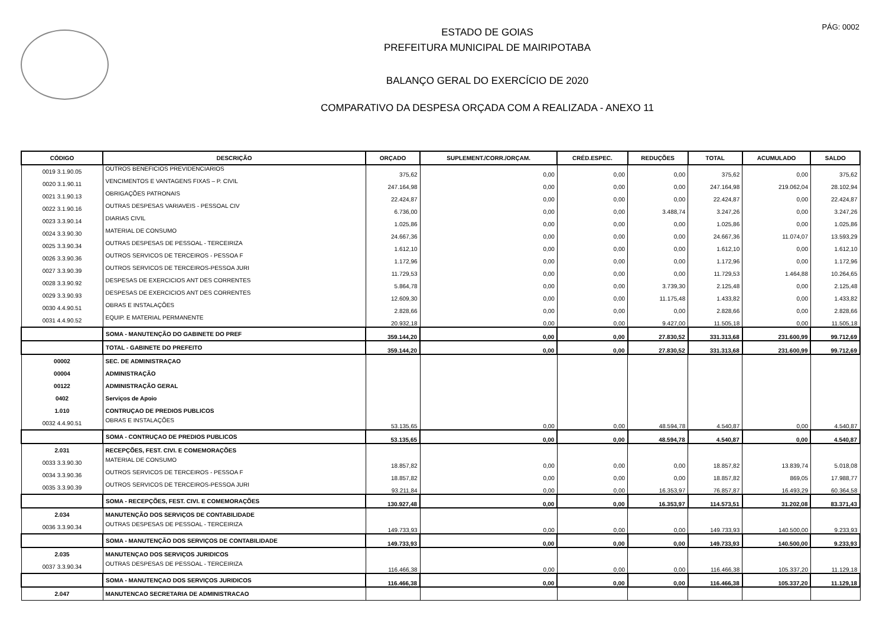PÁG: 0002
ESTADO DE GOIAS
PREFEITURA MUNICIPAL DE MAIRIPOTABA
BALANÇO GERAL DO EXERCÍCIO DE 2020
COMPARATIVO DA DESPESA ORÇADA COM A REALIZADA - ANEXO 11
| CÓDIGO | DESCRIÇÃO | ORÇADO | SUPLEMENT./CORR./ORÇAM. | CRÉD.ESPEC. | REDUÇÕES | TOTAL | ACUMULADO | SALDO |
| --- | --- | --- | --- | --- | --- | --- | --- | --- |
| 0019 3.1.90.05 | OUTROS BENEFICIOS PREVIDENCIARIOS | 375,62 | 0,00 | 0,00 | 0,00 | 375,62 | 0,00 | 375,62 |
| 0020 3.1.90.11 | VENCIMENTOS E VANTAGENS FIXAS – P. CIVIL | 247.164,98 | 0,00 | 0,00 | 0,00 | 247.164,98 | 219.062,04 | 28.102,94 |
| 0021 3.1.90.13 | OBRIGAÇÕES PATRONAIS | 22.424,87 | 0,00 | 0,00 | 0,00 | 22.424,87 | 0,00 | 22.424,87 |
| 0022 3.1.90.16 | OUTRAS DESPESAS VARIAVEIS - PESSOAL CIV | 6.736,00 | 0,00 | 0,00 | 3.488,74 | 3.247,26 | 0,00 | 3.247,26 |
| 0023 3.3.90.14 | DIARIAS CIVIL | 1.025,86 | 0,00 | 0,00 | 0,00 | 1.025,86 | 0,00 | 1.025,86 |
| 0024 3.3.90.30 | MATERIAL DE CONSUMO | 24.667,36 | 0,00 | 0,00 | 0,00 | 24.667,36 | 11.074,07 | 13.593,29 |
| 0025 3.3.90.34 | OUTRAS DESPESAS DE PESSOAL - TERCEIRIZA | 1.612,10 | 0,00 | 0,00 | 0,00 | 1.612,10 | 0,00 | 1.612,10 |
| 0026 3.3.90.36 | OUTROS SERVICOS DE TERCEIROS - PESSOA F | 1.172,96 | 0,00 | 0,00 | 0,00 | 1.172,96 | 0,00 | 1.172,96 |
| 0027 3.3.90.39 | OUTROS SERVICOS DE TERCEIROS-PESSOA JURI | 11.729,53 | 0,00 | 0,00 | 0,00 | 11.729,53 | 1.464,88 | 10.264,65 |
| 0028 3.3.90.92 | DESPESAS DE EXERCICIOS ANT DES CORRENTES | 5.864,78 | 0,00 | 0,00 | 3.739,30 | 2.125,48 | 0,00 | 2.125,48 |
| 0029 3.3.90.93 | DESPESAS DE EXERCICIOS ANT DES CORRENTES | 12.609,30 | 0,00 | 0,00 | 11.175,48 | 1.433,82 | 0,00 | 1.433,82 |
| 0030 4.4.90.51 | OBRAS E INSTALAÇÕES | 2.828,66 | 0,00 | 0,00 | 0,00 | 2.828,66 | 0,00 | 2.828,66 |
| 0031 4.4.90.52 | EQUIP. E MATERIAL PERMANENTE | 20.932,18 | 0,00 | 0,00 | 9.427,00 | 11.505,18 | 0,00 | 11.505,18 |
| | SOMA - MANUTENÇÃO DO GABINETE DO PREF | 359.144,20 | 0,00 | 0,00 | 27.830,52 | 331.313,68 | 231.600,99 | 99.712,69 |
| | TOTAL - GABINETE DO PREFEITO | 359.144,20 | 0,00 | 0,00 | 27.830,52 | 331.313,68 | 231.600,99 | 99.712,69 |
| 00002 | SEC. DE ADMINISTRAÇAO | | | | | | | |
| 00004 | ADMINISTRAÇÃO | | | | | | | |
| 00122 | ADMINISTRAÇÃO GERAL | | | | | | | |
| 0402 | Serviços de Apoio | | | | | | | |
| 1.010 | CONTRUÇAO DE PREDIOS PUBLICOS | | | | | | | |
| 0032 4.4.90.51 | OBRAS E INSTALAÇÕES | 53.135,65 | 0,00 | 0,00 | 48.594,78 | 4.540,87 | 0,00 | 4.540,87 |
| | SOMA - CONTRUÇAO DE PREDIOS PUBLICOS | 53.135,65 | 0,00 | 0,00 | 48.594,78 | 4.540,87 | 0,00 | 4.540,87 |
| 2.031 | RECEPÇÕES, FEST. CIVI. E COMEMORAÇÕES | | | | | | | |
| 0033 3.3.90.30 | MATERIAL DE CONSUMO | 18.857,82 | 0,00 | 0,00 | 0,00 | 18.857,82 | 13.839,74 | 5.018,08 |
| 0034 3.3.90.36 | OUTROS SERVICOS DE TERCEIROS - PESSOA F | 18.857,82 | 0,00 | 0,00 | 0,00 | 18.857,82 | 869,05 | 17.988,77 |
| 0035 3.3.90.39 | OUTROS SERVICOS DE TERCEIROS-PESSOA JURI | 93.211,84 | 0,00 | 0,00 | 16.353,97 | 76.857,87 | 16.493,29 | 60.364,58 |
| | SOMA - RECEPÇÕES, FEST. CIVI. E COMEMORAÇÕES | 130.927,48 | 0,00 | 0,00 | 16.353,97 | 114.573,51 | 31.202,08 | 83.371,43 |
| 2.034 | MANUTENÇÃO DOS SERVIÇOS DE CONTABILIDADE | | | | | | | |
| 0036 3.3.90.34 | OUTRAS DESPESAS DE PESSOAL - TERCEIRIZA | 149.733,93 | 0,00 | 0,00 | 0,00 | 149.733,93 | 140.500,00 | 9.233,93 |
| | SOMA - MANUTENÇÃO DOS SERVIÇOS DE CONTABILIDADE | 149.733,93 | 0,00 | 0,00 | 0,00 | 149.733,93 | 140.500,00 | 9.233,93 |
| 2.035 | MANUTENÇAO DOS SERVIÇOS JURIDICOS | | | | | | | |
| 0037 3.3.90.34 | OUTRAS DESPESAS DE PESSOAL - TERCEIRIZA | 116.466,38 | 0,00 | 0,00 | 0,00 | 116.466,38 | 105.337,20 | 11.129,18 |
| | SOMA - MANUTENÇAO DOS SERVIÇOS JURIDICOS | 116.466,38 | 0,00 | 0,00 | 0,00 | 116.466,38 | 105.337,20 | 11.129,18 |
| 2.047 | MANUTENCAO SECRETARIA DE ADMINISTRACAO | | | | | | | |